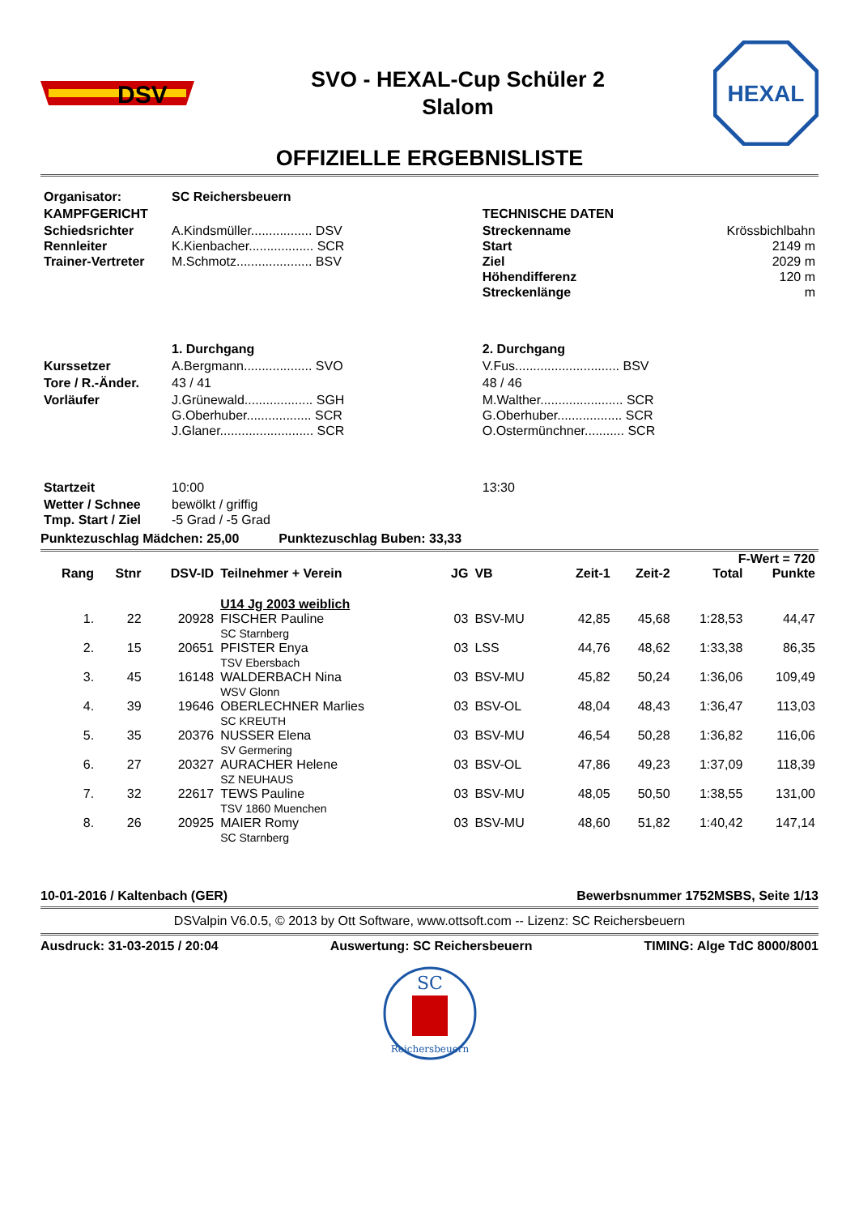DSV
SVO - HEXAL-Cup Schüler 2
Slalom
HEXAL
OFFIZIELLE ERGEBNISLISTE
| Organisator: | SC Reichersbeuern | | |
| KAMPFGERICHT | | TECHNISCHE DATEN | |
| Schiedsrichter Rennleiter Trainer-Vertreter | A.Kindsmüller................. DSV K.Kienbacher.................. SCR M.Schmotz..................... BSV | Streckenname Start Ziel Höhendifferenz Streckenlänge | Krössbichlbahn 2149 m 2029 m 120 m m |
| | 1. Durchgang | 2. Durchgang | |
| Kurssetzer | A.Bergmann................... SVO | V.Fus............................. BSV | |
| Tore / R.-Änder. | 43 / 41 | 48 / 46 | |
| Vorläufer | J.Grünewald................... SGH G.Oberhuber.................. SCR J.Glaner.......................... SCR | M.Walther....................... SCR G.Oberhuber.................. SCR O.Ostermünchner........... SCR | |
| Startzeit | 10:00 | 13:30 | |
| Wetter / Schnee Tmp. Start / Ziel | bewölkt / griffig -5 Grad / -5 Grad | | |
Punktezuschlag Mädchen: 25,00 Punktezuschlag Buben: 33,33
| F-Wert = 720 | | | | | | | | | |
| --- | --- | --- | --- | --- | --- | --- | --- | --- | --- |
| Rang | Stnr | DSV-ID | Teilnehmer + Verein | JG | VB | Zeit-1 | Zeit-2 | Total | Punkte |
| | | | U14 Jg 2003 weiblich | | | | | | |
| 1. | 22 | 20928 | FISCHER Pauline SC Starnberg | 03 | BSV-MU | 42,85 | 45,68 | 1:28,53 | 44,47 |
| 2. | 15 | 20651 | PFISTER Enya TSV Ebersbach | 03 | LSS | 44,76 | 48,62 | 1:33,38 | 86,35 |
| 3. | 45 | 16148 | WALDERBACH Nina WSV Glonn | 03 | BSV-MU | 45,82 | 50,24 | 1:36,06 | 109,49 |
| 4. | 39 | 19646 | OBERLECHNER Marlies SC KREUTH | 03 | BSV-OL | 48,04 | 48,43 | 1:36,47 | 113,03 |
| 5. | 35 | 20376 | NUSSER Elena SV Germering | 03 | BSV-MU | 46,54 | 50,28 | 1:36,82 | 116,06 |
| 6. | 27 | 20327 | AURACHER Helene SZ NEUHAUS | 03 | BSV-OL | 47,86 | 49,23 | 1:37,09 | 118,39 |
| 7. | 32 | 22617 | TEWS Pauline TSV 1860 Muenchen | 03 | BSV-MU | 48,05 | 50,50 | 1:38,55 | 131,00 |
| 8. | 26 | 20925 | MAIER Romy SC Starnberg | 03 | BSV-MU | 48,60 | 51,82 | 1:40,42 | 147,14 |
10-01-2016 / Kaltenbach (GER) Bewerbsnummer 1752MSBS, Seite 1/13
DSValpin V6.0.5, © 2013 by Ott Software, www.ottsoft.com -- Lizenz: SC Reichersbeuern
Ausdruck: 31-03-2015 / 20:04 Auswertung: SC Reichersbeuern TIMING: Alge TdC 8000/8001
SC
Reichersbeuern